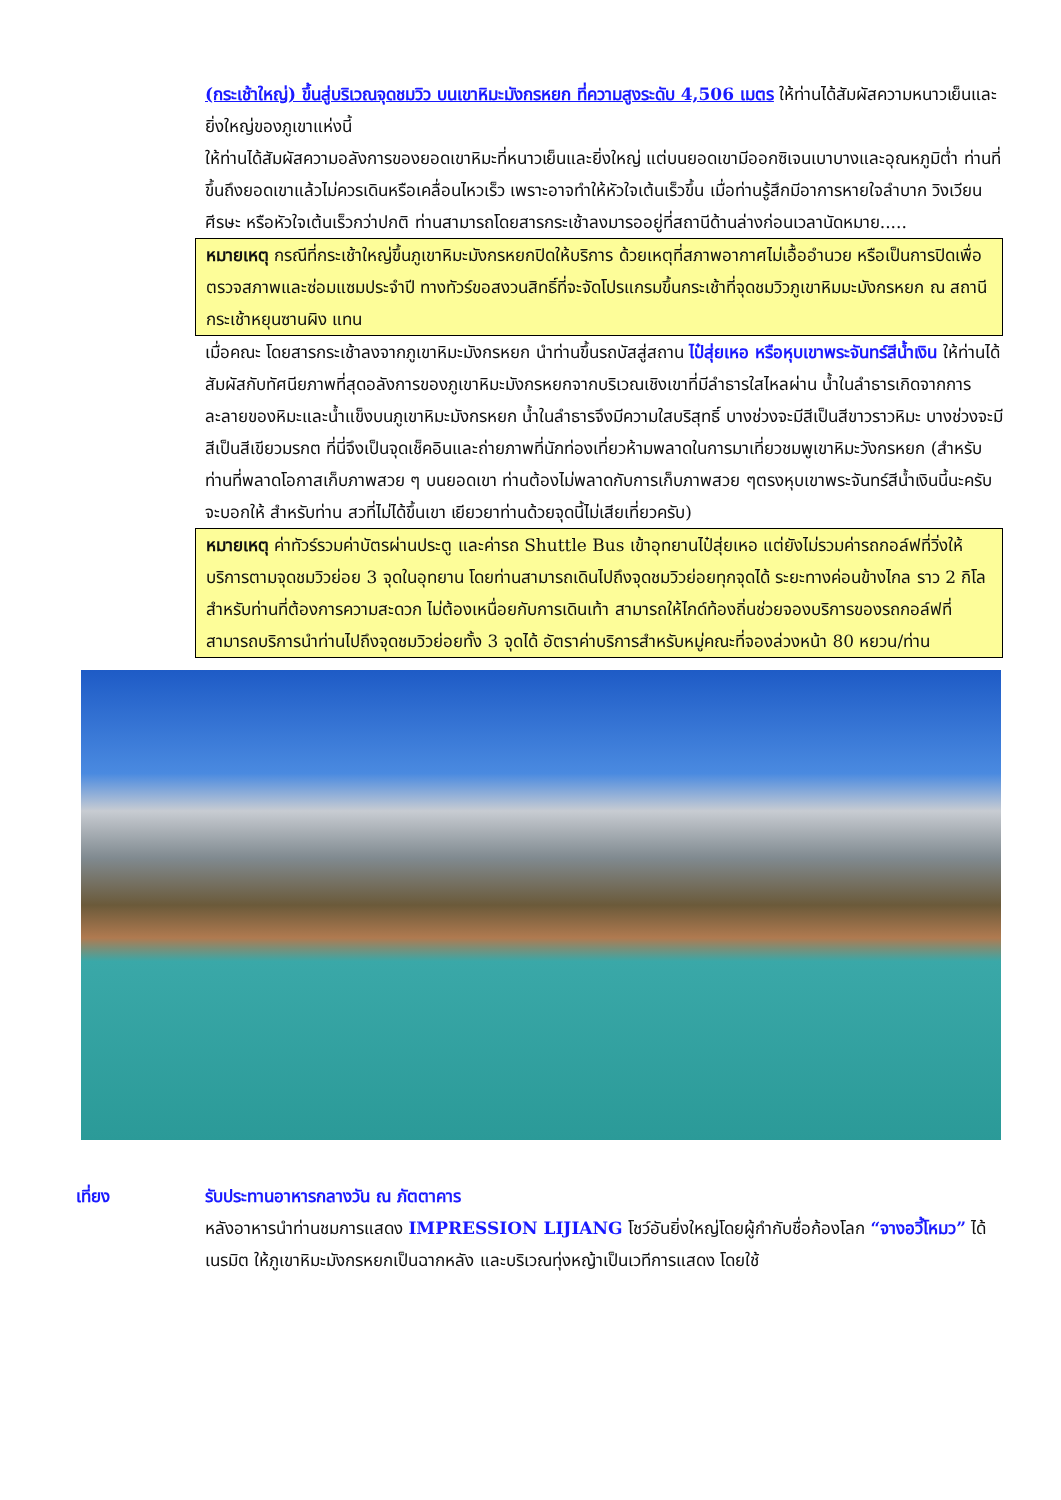(กระเช้าใหญ่) ขึ้นสู่บริเวณจุดชมวิว บนเขาหิมะมังกรหยก ที่ความสูงระดับ 4,506 เมตร ให้ท่านได้สัมผัสความหนาวเย็นและยิ่งใหญ่ของภูเขาแห่งนี้
ให้ท่านได้สัมผัสความอลังการของยอดเขาหิมะที่หนาวเย็นและยิ่งใหญ่ แต่บนยอดเขามีออกซิเจนเบาบางและอุณหภูมิต่ำ ท่านที่ขึ้นถึงยอดเขาแล้วไม่ควรเดินหรือเคลื่อนไหวเร็ว เพราะอาจทำให้หัวใจเต้นเร็วขึ้น เมื่อท่านรู้สึกมีอาการหายใจลำบาก วิงเวียนศีรษะ หรือหัวใจเต้นเร็วกว่าปกติ ท่านสามารถโดยสารกระเช้าลงมารออยู่ที่สถานีด้านล่างก่อนเวลานัดหมาย.....
หมายเหตุ กรณีที่กระเช้าใหญ่ขึ้นภูเขาหิมะมังกรหยกปิดให้บริการ ด้วยเหตุที่สภาพอากาศไม่เอื้ออำนวย หรือเป็นการปิดเพื่อตรวจสภาพและซ่อมแซมประจำปี ทางทัวร์ขอสงวนสิทธิ์ที่จะจัดโปรแกรมขึ้นกระเช้าที่จุดชมวิวภูเขาหิมมะมังกรหยก ณ สถานีกระเช้าหยุนซานผิง แทน
เมื่อคณะ โดยสารกระเช้าลงจากภูเขาหิมะมังกรหยก นำท่านขึ้นรถบัสสู่สถาน ไป๋สุ่ยเหอ หรือหุบเขาพระจันทร์สีน้ำเงิน ให้ท่านได้สัมผัสกับทัศนียภาพที่สุดอลังการของภูเขาหิมะมังกรหยกจากบริเวณเชิงเขาที่มีลำธารใสไหลผ่าน น้ำในลำธารเกิดจากการละลายของหิมะและน้ำแข็งบนภูเขาหิมะมังกรหยก น้ำในลำธารจึงมีความใสบริสุทธิ์ บางช่วงจะมีสีเป็นสีขาวราวหิมะ บางช่วงจะมีสีเป็นสีเขียวมรกต ที่นี่จึงเป็นจุดเช็คอินและถ่ายภาพที่นักท่องเที่ยวห้ามพลาดในการมาเที่ยวชมพูเขาหิมะวังกรหยก (สำหรับท่านที่พลาดโอกาสเก็บภาพสวย ๆ บนยอดเขา ท่านต้องไม่พลาดกับการเก็บภาพสวย ๆตรงหุบเขาพระจันทร์สีน้ำเงินนี้นะครับจะบอกให้ สำหรับท่าน สวที่ไม่ได้ขึ้นเขา เยียวยาท่านด้วยจุดนี้ไม่เสียเที่ยวครับ)
หมายเหตุ ค่าทัวร์รวมค่าบัตรผ่านประตู และค่ารถ Shuttle Bus เข้าอุทยานไป๋สุ่ยเหอ แต่ยังไม่รวมค่ารถกอล์ฟที่วิ่งให้บริการตามจุดชมวิวย่อย 3 จุดในอุทยาน โดยท่านสามารถเดินไปถึงจุดชมวิวย่อยทุกจุดได้ ระยะทางค่อนข้างไกล ราว 2 กิโล สำหรับท่านที่ต้องการความสะดวก ไม่ต้องเหนื่อยกับการเดินเท้า สามารถให้ไกด์ท้องถิ่นช่วยจองบริการของรถกอล์ฟที่สามารถบริการนำท่านไปถึงจุดชมวิวย่อยทั้ง 3 จุดได้ อัตราค่าบริการสำหรับหมู่คณะที่จองล่วงหน้า 80 หยวน/ท่าน
เที่ยง รับประทานอาหารกลางวัน ณ ภัตตาคาร
หลังอาหารนำท่านชมการแสดง IMPRESSION LIJIANG โชว์อันยิ่งใหญ่โดยผู้กำกับชื่อก้องโลก “จางอวี้โหมว” ได้เนรมิต ให้ภูเขาหิมะมังกรหยกเป็นฉากหลัง และบริเวณทุ่งหญ้าเป็นเวทีการแสดง โดยใช้